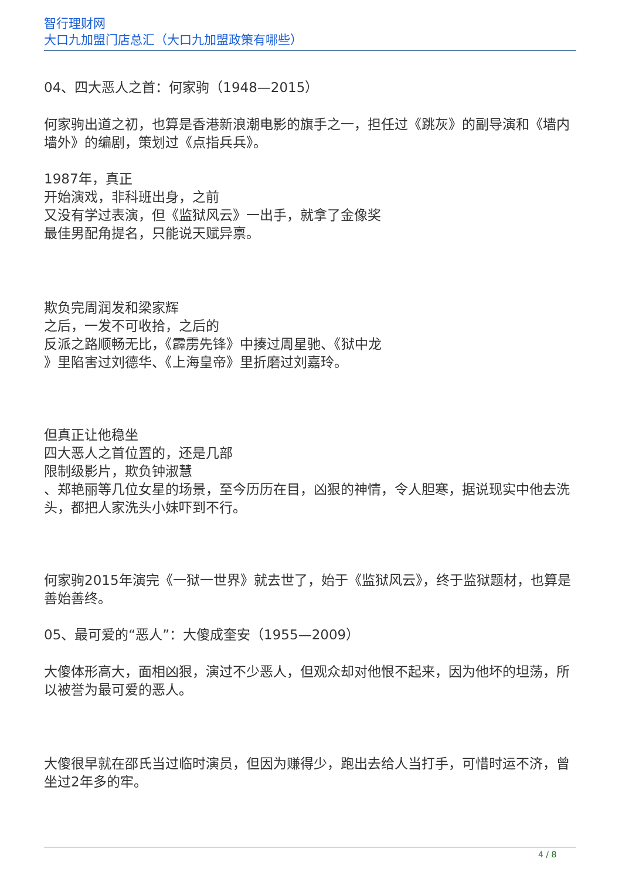智行理财网
大口九加盟门店总汇（大口九加盟政策有哪些）
04、四大恶人之首：何家驹（1948—2015）
何家驹出道之初，也算是香港新浪潮电影的旗手之一，担任过《跳灰》的副导演和《墙内墙外》的编剧，策划过《点指兵兵》。
1987年，真正
开始演戏，非科班出身，之前
又没有学过表演，但《监狱风云》一出手，就拿了金像奖
最佳男配角提名，只能说天赋异禀。
欺负完周润发和梁家辉
之后，一发不可收拾，之后的
反派之路顺畅无比，《霹雳先锋》中揍过周星驰、《狱中龙
》里陷害过刘德华、《上海皇帝》里折磨过刘嘉玲。
但真正让他稳坐
四大恶人之首位置的，还是几部
限制级影片，欺负钟淑慧
、郑艳丽等几位女星的场景，至今历历在目，凶狠的神情，令人胆寒，据说现实中他去洗头，都把人家洗头小妹吓到不行。
何家驹2015年演完《一狱一世界》就去世了，始于《监狱风云》，终于监狱题材，也算是善始善终。
05、最可爱的“恶人”：大傻成奎安（1955—2009）
大傻体形高大，面相凶狠，演过不少恶人，但观众却对他恨不起来，因为他坏的坦荡，所以被誉为最可爱的恶人。
大傻很早就在邵氏当过临时演员，但因为赚得少，跑出去给人当打手，可惜时运不济，曾坐过2年多的牢。
4 / 8